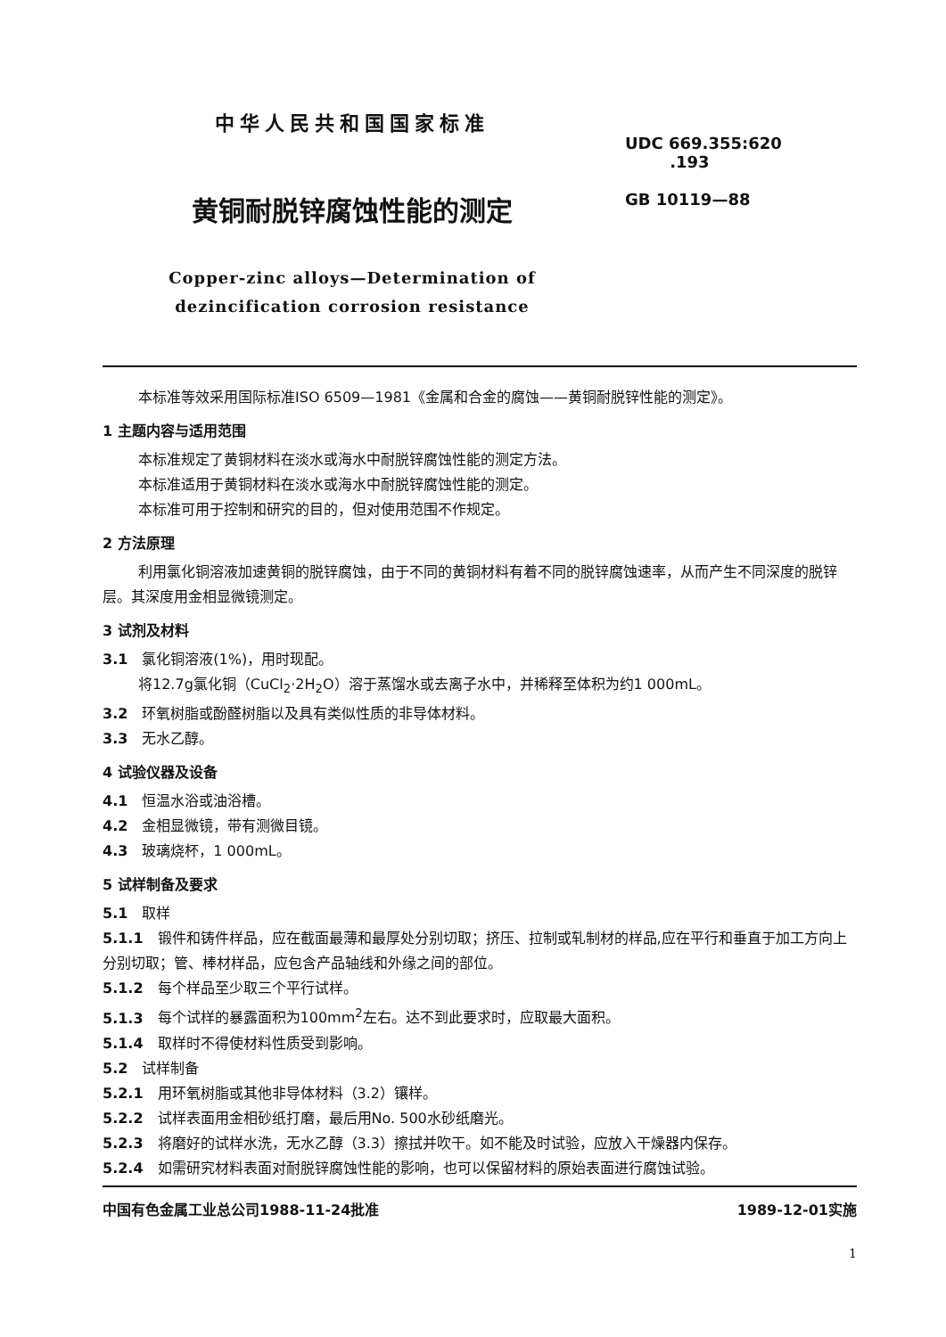中华人民共和国国家标准
黄铜耐脱锌腐蚀性能的测定
Copper-zinc alloys—Determination of
dezincification corrosion resistance
UDC 669.355:620
.193
GB 10119—88
本标准等效采用国际标准ISO 6509—1981《金属和合金的腐蚀——黄铜耐脱锌性能的测定》。
1 主题内容与适用范围
本标准规定了黄铜材料在淡水或海水中耐脱锌腐蚀性能的测定方法。
本标准适用于黄铜材料在淡水或海水中耐脱锌腐蚀性能的测定。
本标准可用于控制和研究的目的，但对使用范围不作规定。
2 方法原理
利用氯化铜溶液加速黄铜的脱锌腐蚀，由于不同的黄铜材料有着不同的脱锌腐蚀速率，从而产生不同深度的脱锌层。其深度用金相显微镜测定。
3 试剂及材料
3.1 氯化铜溶液(1%)，用时现配。
将12.7g氯化铜（CuCl<sub>2</sub>·2H<sub>2</sub>O）溶于蒸馏水或去离子水中，并稀释至体积为约1 000mL。
3.2 环氧树脂或酚醛树脂以及具有类似性质的非导体材料。
3.3 无水乙醇。
4 试验仪器及设备
4.1 恒温水浴或油浴槽。
4.2 金相显微镜，带有测微目镜。
4.3 玻璃烧杯，1 000mL。
5 试样制备及要求
5.1 取样
5.1.1 锻件和铸件样品，应在截面最薄和最厚处分别切取；挤压、拉制或轧制材的样品,应在平行和垂直于加工方向上分别切取；管、棒材样品，应包含产品轴线和外缘之间的部位。
5.1.2 每个样品至少取三个平行试样。
5.1.3 每个试样的暴露面积为100mm<sup>2</sup>左右。达不到此要求时，应取最大面积。
5.1.4 取样时不得使材料性质受到影响。
5.2 试样制备
5.2.1 用环氧树脂或其他非导体材料（3.2）镶样。
5.2.2 试样表面用金相砂纸打磨，最后用No. 500水砂纸磨光。
5.2.3 将磨好的试样水洗，无水乙醇（3.3）擦拭并吹干。如不能及时试验，应放入干燥器内保存。
5.2.4 如需研究材料表面对耐脱锌腐蚀性能的影响，也可以保留材料的原始表面进行腐蚀试验。
中国有色金属工业总公司1988-11-24批准 1989-12-01实施
1